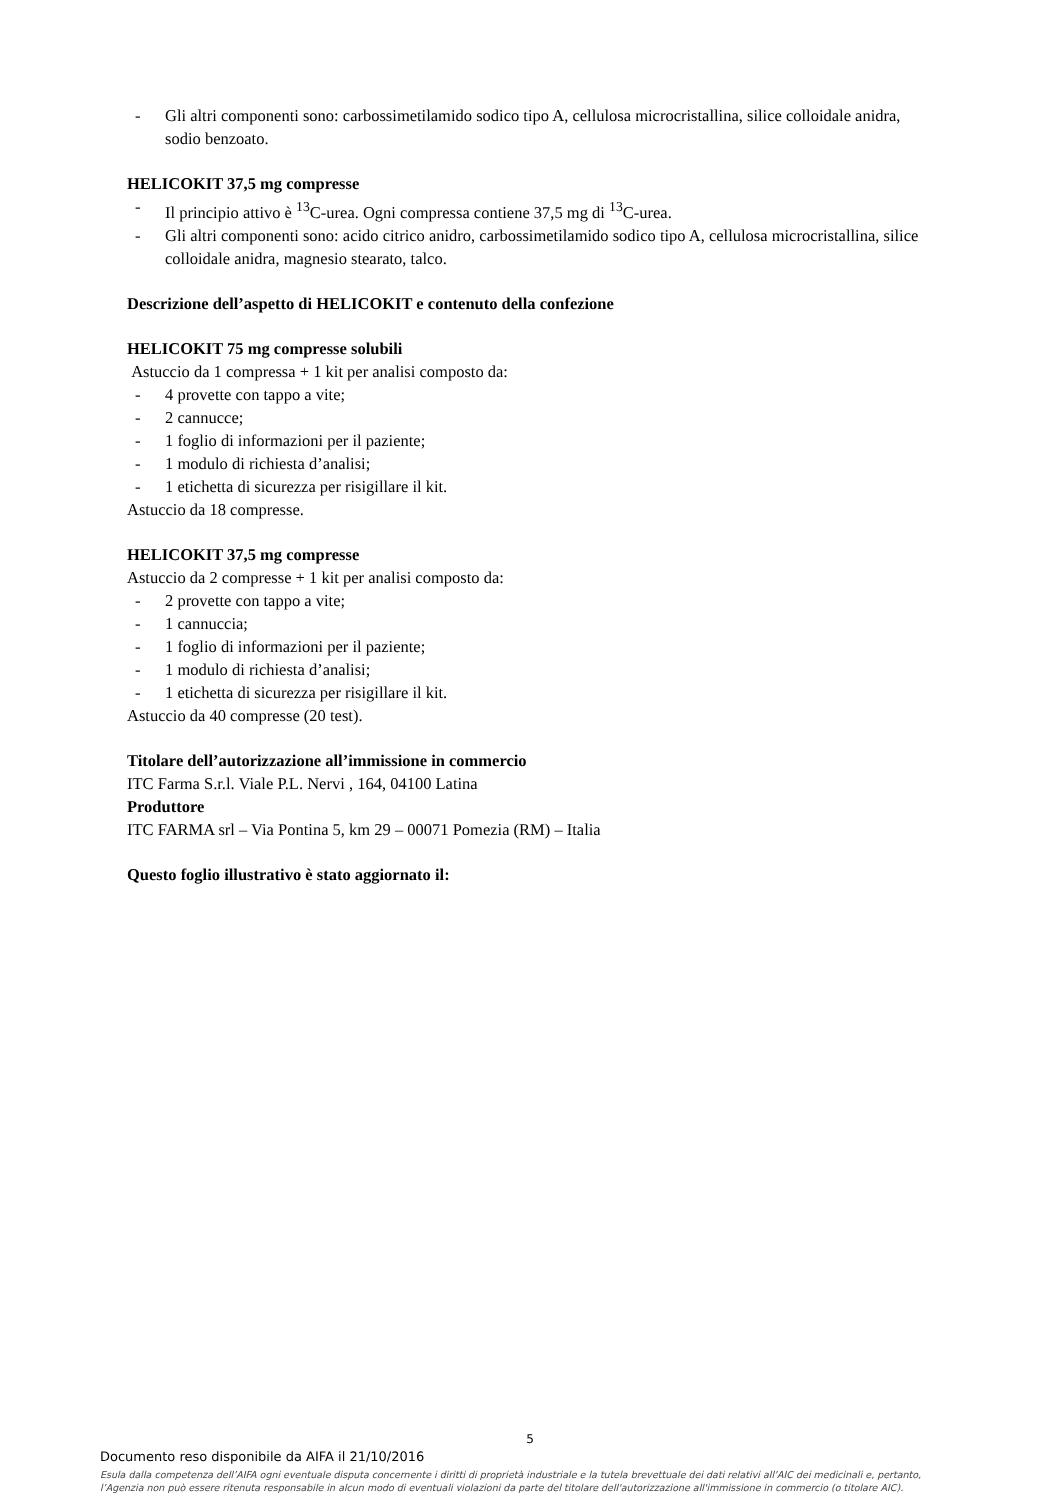- Gli altri componenti sono: carbossimetilamido sodico tipo A, cellulosa microcristallina, silice colloidale anidra, sodio benzoato.
HELICOKIT 37,5 mg compresse
- Il principio attivo è <sup>13</sup>C-urea. Ogni compressa contiene 37,5 mg di <sup>13</sup>C-urea.
- Gli altri componenti sono: acido citrico anidro, carbossimetilamido sodico tipo A, cellulosa microcristallina, silice colloidale anidra, magnesio stearato, talco.
Descrizione dell’aspetto di HELICOKIT e contenuto della confezione
HELICOKIT 75 mg compresse solubili
Astuccio da 1 compressa + 1 kit per analisi composto da:
- 4 provette con tappo a vite;
- 2 cannucce;
- 1 foglio di informazioni per il paziente;
- 1 modulo di richiesta d’analisi;
- 1 etichetta di sicurezza per risigillare il kit.
Astuccio da 18 compresse.
HELICOKIT 37,5 mg compresse
Astuccio da 2 compresse + 1 kit per analisi composto da:
- 2 provette con tappo a vite;
- 1 cannuccia;
- 1 foglio di informazioni per il paziente;
- 1 modulo di richiesta d’analisi;
- 1 etichetta di sicurezza per risigillare il kit.
Astuccio da 40 compresse (20 test).
Titolare dell’autorizzazione all’immissione in commercio
ITC Farma S.r.l. Viale P.L. Nervi , 164, 04100 Latina
Produttore
ITC FARMA srl – Via Pontina 5, km 29 – 00071 Pomezia (RM) – Italia
Questo foglio illustrativo è stato aggiornato il:
5
Documento reso disponibile da AIFA il 21/10/2016
Esula dalla competenza dell’AIFA ogni eventuale disputa concernente i diritti di proprietà industriale e la tutela brevettuale dei dati relativi all’AIC dei medicinali e, pertanto, l’Agenzia non può essere ritenuta responsabile in alcun modo di eventuali violazioni da parte del titolare dell'autorizzazione all'immissione in commercio (o titolare AIC).